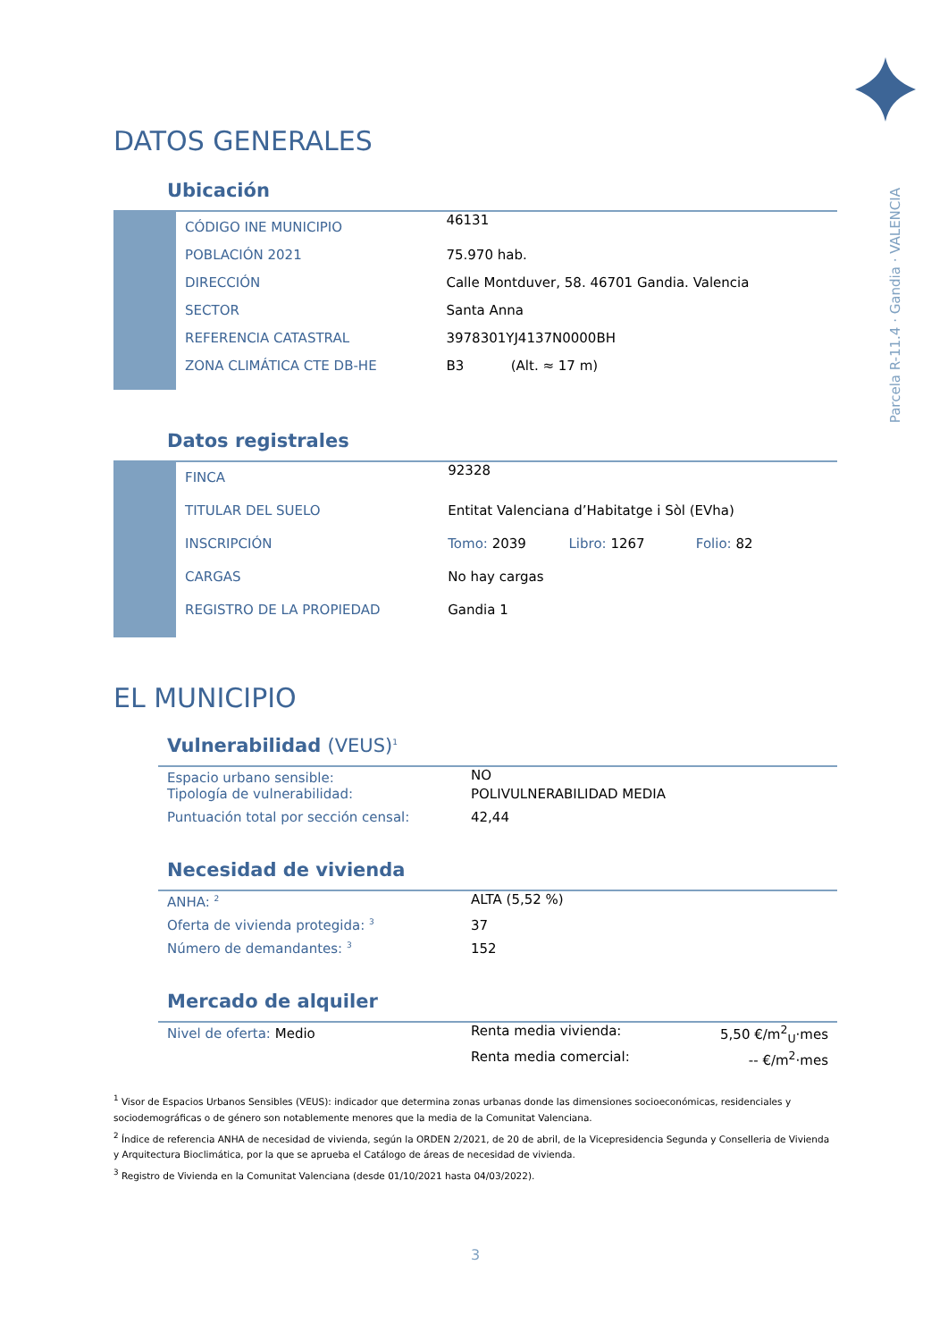Parcela R-11.4 · Gandia · VALENCIA
DATOS GENERALES
Ubicación
| | CÓDIGO INE MUNICIPIO | 46131 |
| | POBLACIÓN 2021 | 75.970 hab. |
| | DIRECCIÓN | Calle Montduver, 58. 46701 Gandia. Valencia |
| | SECTOR | Santa Anna |
| | REFERENCIA CATASTRAL | 3978301YJ4137N0000BH |
| | ZONA CLIMÁTICA CTE DB-HE | B3 (Alt. ≈ 17 m) |
Datos registrales
| | FINCA | 92328 |
| | TITULAR DEL SUELO | Entitat Valenciana d’Habitatge i Sòl (EVha) |
| | INSCRIPCIÓN | Tomo: 2039 Libro: 1267 Folio: 82 |
| | CARGAS | No hay cargas |
| | REGISTRO DE LA PROPIEDAD | Gandia 1 |
EL MUNICIPIO
Vulnerabilidad (VEUS)<sup>1</sup>
| Espacio urbano sensible: | NO |
| Tipología de vulnerabilidad: | POLIVULNERABILIDAD MEDIA |
| Puntuación total por sección censal: | 42,44 |
Necesidad de vivienda
| ANHA: <sup>2</sup> | ALTA (5,52 %) |
| Oferta de vivienda protegida: <sup>3</sup> | 37 |
| Número de demandantes: <sup>3</sup> | 152 |
Mercado de alquiler
| Nivel de oferta: Medio | Renta media vivienda: | 5,50 €/m<sup>2</sup><sub>U</sub>·mes |
| | Renta media comercial: | -- €/m<sup>2</sup>·mes |
<sup>1</sup> Visor de Espacios Urbanos Sensibles (VEUS): indicador que determina zonas urbanas donde las dimensiones socioeconómicas, residenciales y sociodemográficas o de género son notablemente menores que la media de la Comunitat Valenciana.
<sup>2</sup> Índice de referencia ANHA de necesidad de vivienda, según la ORDEN 2/2021, de 20 de abril, de la Vicepresidencia Segunda y Conselleria de Vivienda y Arquitectura Bioclimática, por la que se aprueba el Catálogo de áreas de necesidad de vivienda.
<sup>3</sup> Registro de Vivienda en la Comunitat Valenciana (desde 01/10/2021 hasta 04/03/2022).
3